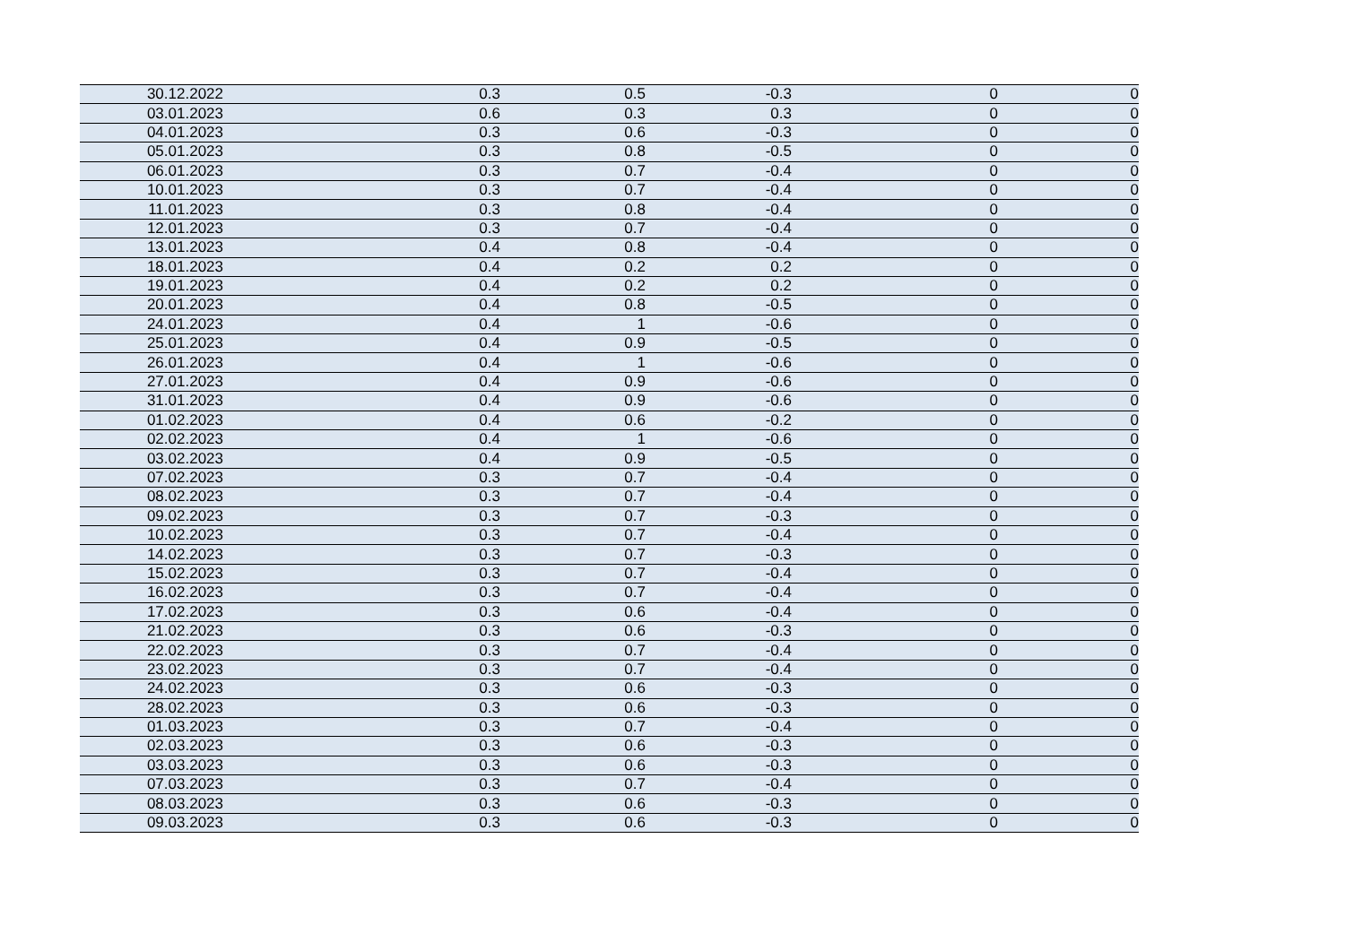| 30.12.2022 | 0.3 | 0.5 | -0.3 | 0 | 0 |
| 03.01.2023 | 0.6 | 0.3 | 0.3 | 0 | 0 |
| 04.01.2023 | 0.3 | 0.6 | -0.3 | 0 | 0 |
| 05.01.2023 | 0.3 | 0.8 | -0.5 | 0 | 0 |
| 06.01.2023 | 0.3 | 0.7 | -0.4 | 0 | 0 |
| 10.01.2023 | 0.3 | 0.7 | -0.4 | 0 | 0 |
| 11.01.2023 | 0.3 | 0.8 | -0.4 | 0 | 0 |
| 12.01.2023 | 0.3 | 0.7 | -0.4 | 0 | 0 |
| 13.01.2023 | 0.4 | 0.8 | -0.4 | 0 | 0 |
| 18.01.2023 | 0.4 | 0.2 | 0.2 | 0 | 0 |
| 19.01.2023 | 0.4 | 0.2 | 0.2 | 0 | 0 |
| 20.01.2023 | 0.4 | 0.8 | -0.5 | 0 | 0 |
| 24.01.2023 | 0.4 | 1 | -0.6 | 0 | 0 |
| 25.01.2023 | 0.4 | 0.9 | -0.5 | 0 | 0 |
| 26.01.2023 | 0.4 | 1 | -0.6 | 0 | 0 |
| 27.01.2023 | 0.4 | 0.9 | -0.6 | 0 | 0 |
| 31.01.2023 | 0.4 | 0.9 | -0.6 | 0 | 0 |
| 01.02.2023 | 0.4 | 0.6 | -0.2 | 0 | 0 |
| 02.02.2023 | 0.4 | 1 | -0.6 | 0 | 0 |
| 03.02.2023 | 0.4 | 0.9 | -0.5 | 0 | 0 |
| 07.02.2023 | 0.3 | 0.7 | -0.4 | 0 | 0 |
| 08.02.2023 | 0.3 | 0.7 | -0.4 | 0 | 0 |
| 09.02.2023 | 0.3 | 0.7 | -0.3 | 0 | 0 |
| 10.02.2023 | 0.3 | 0.7 | -0.4 | 0 | 0 |
| 14.02.2023 | 0.3 | 0.7 | -0.3 | 0 | 0 |
| 15.02.2023 | 0.3 | 0.7 | -0.4 | 0 | 0 |
| 16.02.2023 | 0.3 | 0.7 | -0.4 | 0 | 0 |
| 17.02.2023 | 0.3 | 0.6 | -0.4 | 0 | 0 |
| 21.02.2023 | 0.3 | 0.6 | -0.3 | 0 | 0 |
| 22.02.2023 | 0.3 | 0.7 | -0.4 | 0 | 0 |
| 23.02.2023 | 0.3 | 0.7 | -0.4 | 0 | 0 |
| 24.02.2023 | 0.3 | 0.6 | -0.3 | 0 | 0 |
| 28.02.2023 | 0.3 | 0.6 | -0.3 | 0 | 0 |
| 01.03.2023 | 0.3 | 0.7 | -0.4 | 0 | 0 |
| 02.03.2023 | 0.3 | 0.6 | -0.3 | 0 | 0 |
| 03.03.2023 | 0.3 | 0.6 | -0.3 | 0 | 0 |
| 07.03.2023 | 0.3 | 0.7 | -0.4 | 0 | 0 |
| 08.03.2023 | 0.3 | 0.6 | -0.3 | 0 | 0 |
| 09.03.2023 | 0.3 | 0.6 | -0.3 | 0 | 0 |